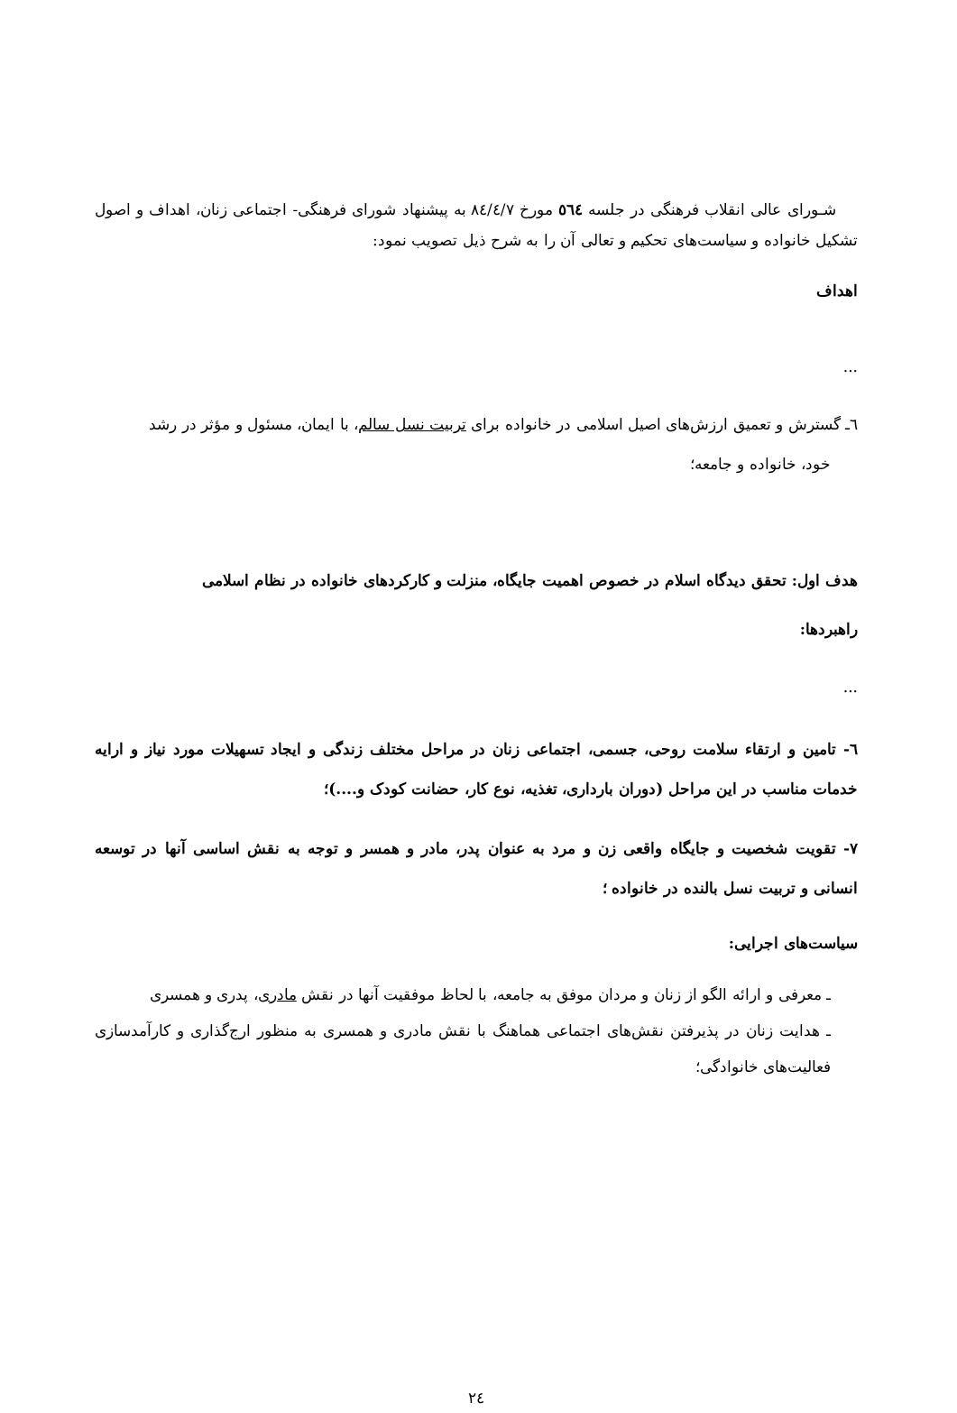شـورای عالی انقلاب فرهنگی در جلسه ٥٦٤ مورخ ٨٤/٤/٧ به پیشنهاد شورای فرهنگی- اجتماعی زنان، اهداف و اصول تشکیل خانواده و سیاست‌های تحکیم و تعالی آن را به شرح ذیل تصویب نمود:
اهداف
...
٦ـ گسترش و تعمیق ارزش‌های اصیل اسلامی در خانواده برای تربیت نسل سالم، با ایمان، مسئول و مؤثر در رشد
خود، خانواده و جامعه؛
هدف اول: تحقق دیدگاه اسلام در خصوص اهمیت جایگاه، منزلت و کارکردهای خانواده در نظام اسلامی
راهبردها:
...
٦- تامین و ارتقاء سلامت روحی، جسمی، اجتماعی زنان در مراحل مختلف زندگی و ایجاد تسهیلات مورد نیاز و ارایه خدمات مناسب در این مراحل (دوران بارداری، تغذیه، نوع کار، حضانت کودک و....)؛
٧- تقویت شخصیت و جایگاه واقعی زن و مرد به عنوان پدر، مادر و همسر و توجه به نقش اساسی آنها در توسعه انسانی و تربیت نسل بالنده در خانواده ؛
سیاست‌های اجرایی:
ـ معرفی و ارائه الگو از زنان و مردان موفق به جامعه، با لحاظ موفقیت آنها در نقش مادری، پدری و همسری
ـ هدایت زنان در پذیرفتن نقش‌های اجتماعی هماهنگ با نقش مادری و همسری به منظور ارج‌گذاری و کارآمدسازی فعالیت‌های خانوادگی؛
٢٤